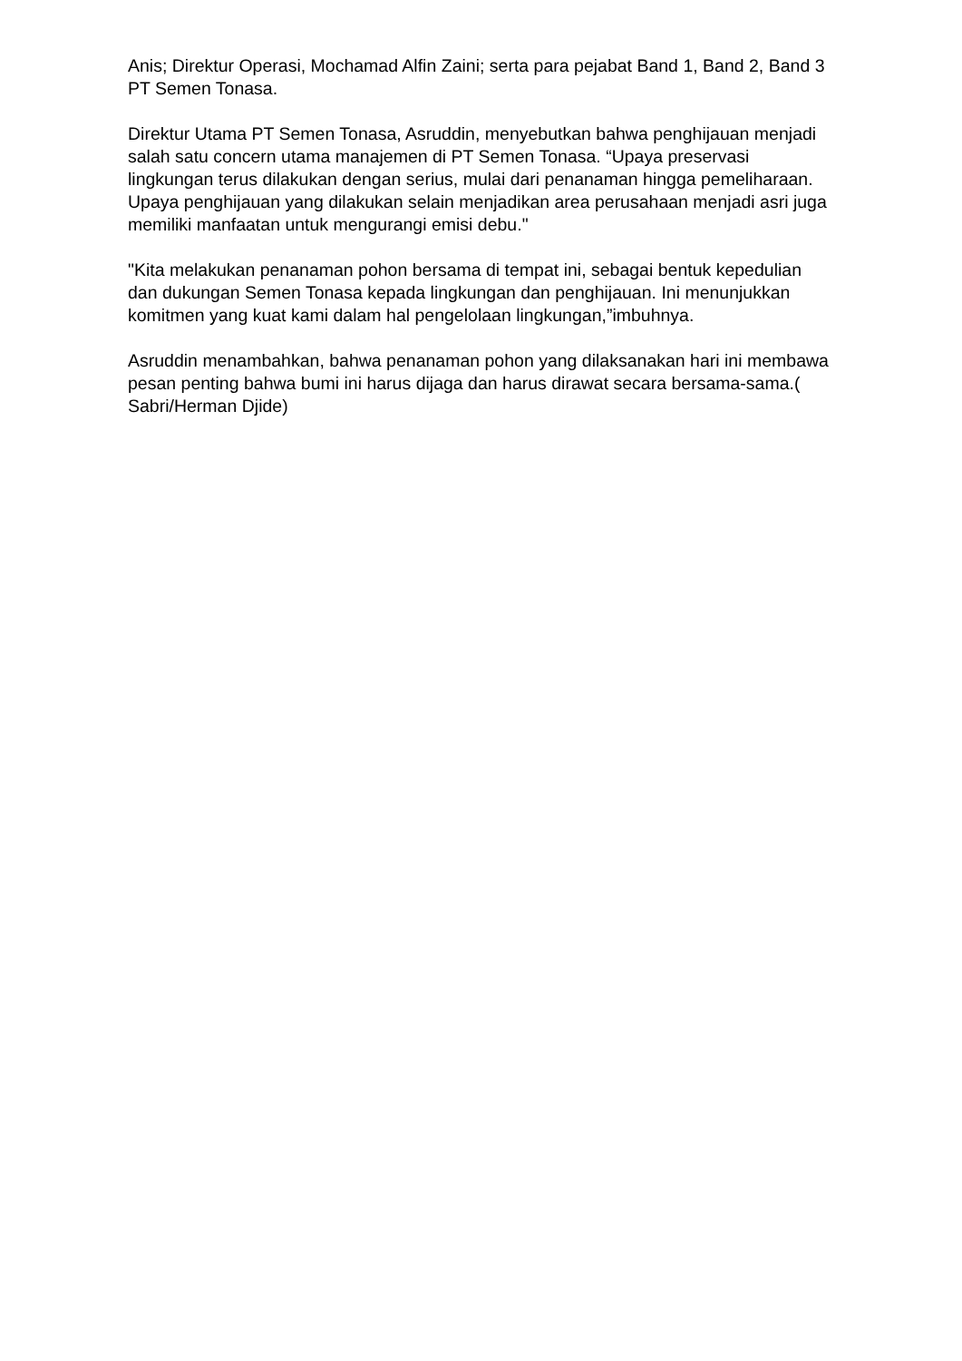Anis; Direktur Operasi, Mochamad Alfin Zaini; serta para pejabat Band 1, Band 2, Band 3 PT Semen Tonasa.
Direktur Utama PT Semen Tonasa, Asruddin, menyebutkan bahwa penghijauan menjadi salah satu concern utama manajemen di PT Semen Tonasa. “Upaya preservasi lingkungan terus dilakukan dengan serius, mulai dari penanaman hingga pemeliharaan. Upaya penghijauan yang dilakukan selain menjadikan area perusahaan menjadi asri juga memiliki manfaatan untuk mengurangi emisi debu."
"Kita melakukan penanaman pohon bersama di tempat ini, sebagai bentuk kepedulian dan dukungan Semen Tonasa kepada lingkungan dan penghijauan. Ini menunjukkan komitmen yang kuat kami dalam hal pengelolaan lingkungan,”imbuhnya.
Asruddin menambahkan, bahwa penanaman pohon yang dilaksanakan hari ini membawa pesan penting bahwa bumi ini harus dijaga dan harus dirawat secara bersama-sama.( Sabri/Herman Djide)